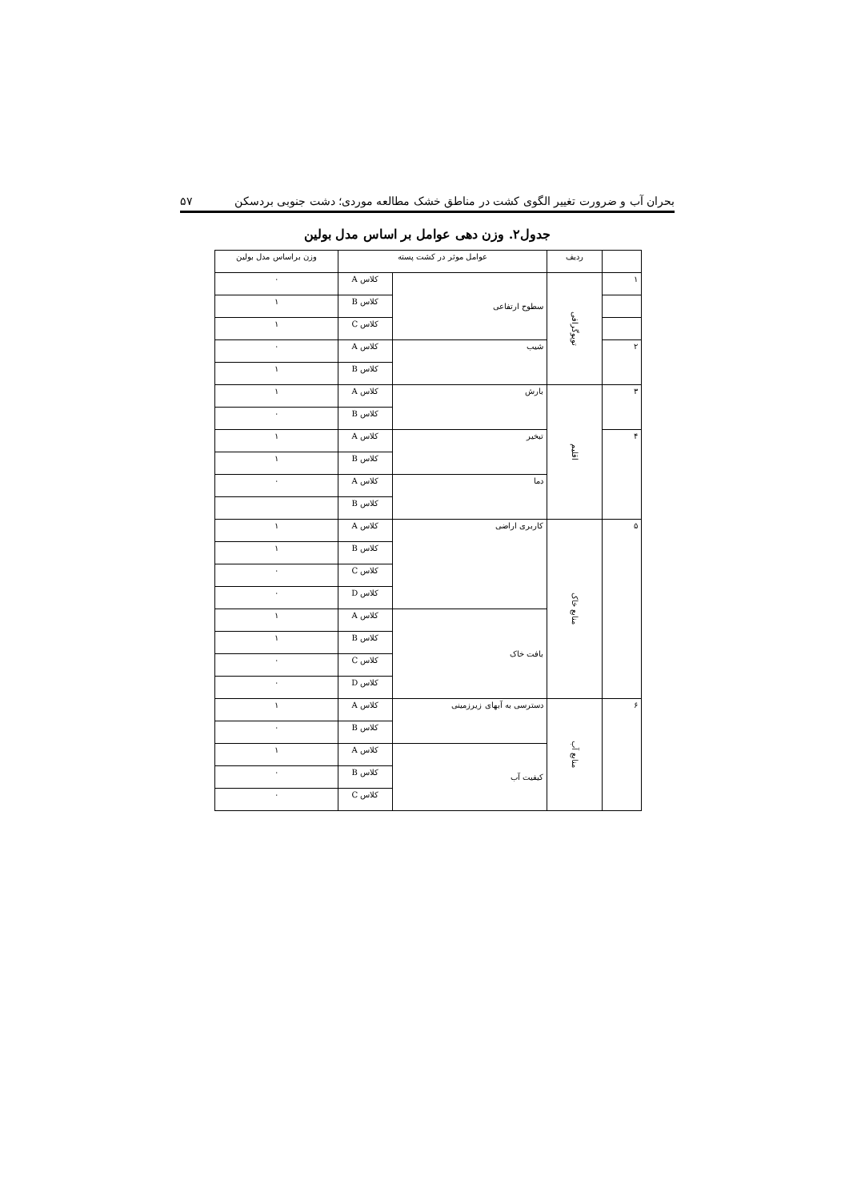بحران آب و ضرورت تغییر الگوی کشت در مناطق خشک مطالعه موردی؛ دشت جنوبی بردسکن ۵۷
جدول۲. وزن دهی عوامل بر اساس مدل بولین
| | ردیف | عوامل موثر در کشت پسته | | وزن براساس مدل بولین |
| --- | --- | --- | --- | --- |
| ۱ | توپوگرافی | سطوح ارتفاعی | کلاس A | ۰ |
| | | | کلاس B | ۱ |
| | | | کلاس C | ۱ |
| ۲ | | شیب | کلاس A | ۰ |
| | | | کلاس B | ۱ |
| ۳ | اقلیم | بارش | کلاس A | ۱ |
| | | | کلاس B | ۰ |
| ۴ | | تبخیر | کلاس A | ۱ |
| | | | کلاس B | ۱ |
| | | دما | کلاس A | ۰ |
| | | | کلاس B | |
| ۵ | منابع خاک | کاربری اراضی | کلاس A | ۱ |
| | | | کلاس B | ۱ |
| | | | کلاس C | ۰ |
| | | | کلاس D | ۰ |
| | | بافت خاک | کلاس A | ۱ |
| | | | کلاس B | ۱ |
| | | | کلاس C | ۰ |
| | | | کلاس D | ۰ |
| ۶ | منابع آب | دسترسی به آبهای زیرزمینی | کلاس A | ۱ |
| | | | کلاس B | ۰ |
| | | کیفیت آب | کلاس A | ۱ |
| | | | کلاس B | ۰ |
| | | | کلاس C | ۰ |